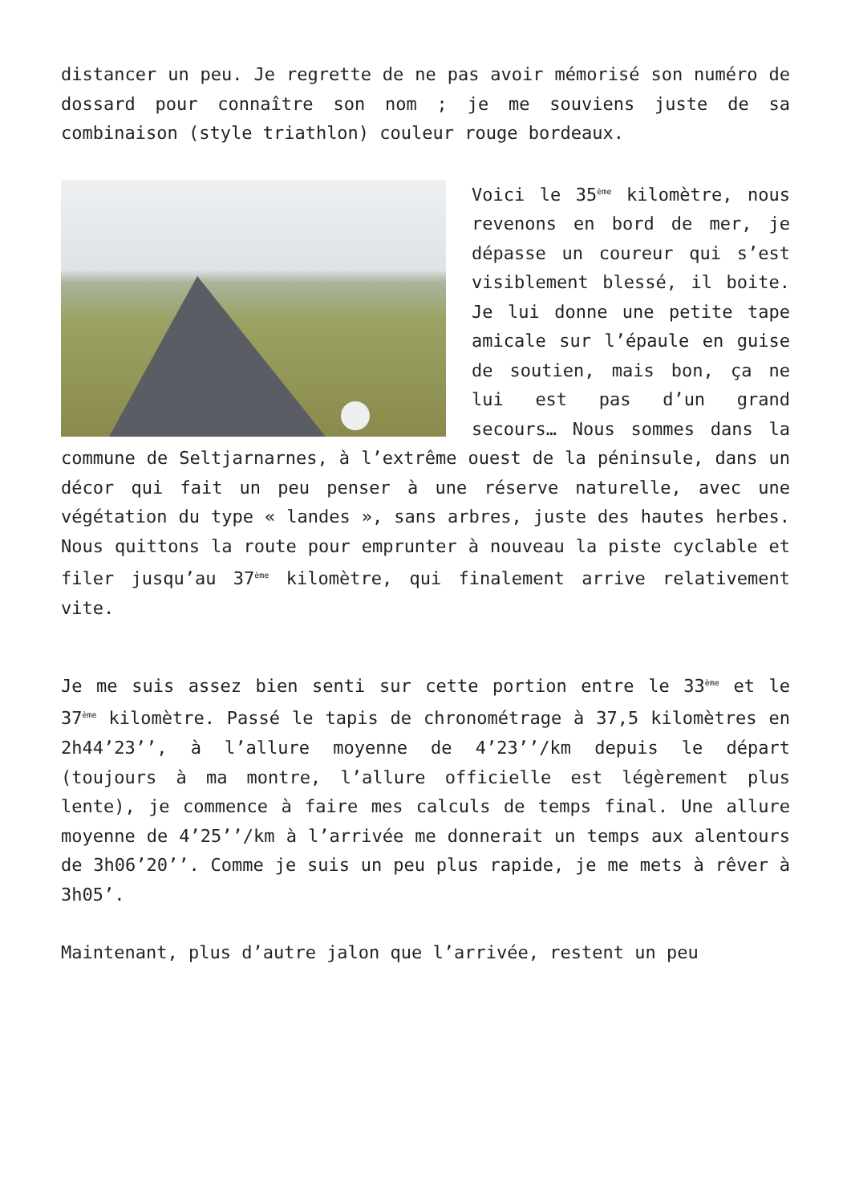distancer un peu. Je regrette de ne pas avoir mémorisé son numéro de dossard pour connaître son nom ; je me souviens juste de sa combinaison (style triathlon) couleur rouge bordeaux.
Voici le 35<sup>ème</sup> kilomètre, nous revenons en bord de mer, je dépasse un coureur qui s’est visiblement blessé, il boite. Je lui donne une petite tape amicale sur l’épaule en guise de soutien, mais bon, ça ne lui est pas d’un grand secours… Nous sommes dans la commune de Seltjarnarnes, à l’extrême ouest de la péninsule, dans un décor qui fait un peu penser à une réserve naturelle, avec une végétation du type « landes », sans arbres, juste des hautes herbes. Nous quittons la route pour emprunter à nouveau la piste cyclable et filer jusqu’au 37<sup>ème</sup> kilomètre, qui finalement arrive relativement vite.
Je me suis assez bien senti sur cette portion entre le 33<sup>ème</sup> et le 37<sup>ème</sup> kilomètre. Passé le tapis de chronométrage à 37,5 kilomètres en 2h44’23’’, à l’allure moyenne de 4’23’’/km depuis le départ (toujours à ma montre, l’allure officielle est légèrement plus lente), je commence à faire mes calculs de temps final. Une allure moyenne de 4’25’’/km à l’arrivée me donnerait un temps aux alentours de 3h06’20’’. Comme je suis un peu plus rapide, je me mets à rêver à 3h05’.
Maintenant, plus d’autre jalon que l’arrivée, restent un peu